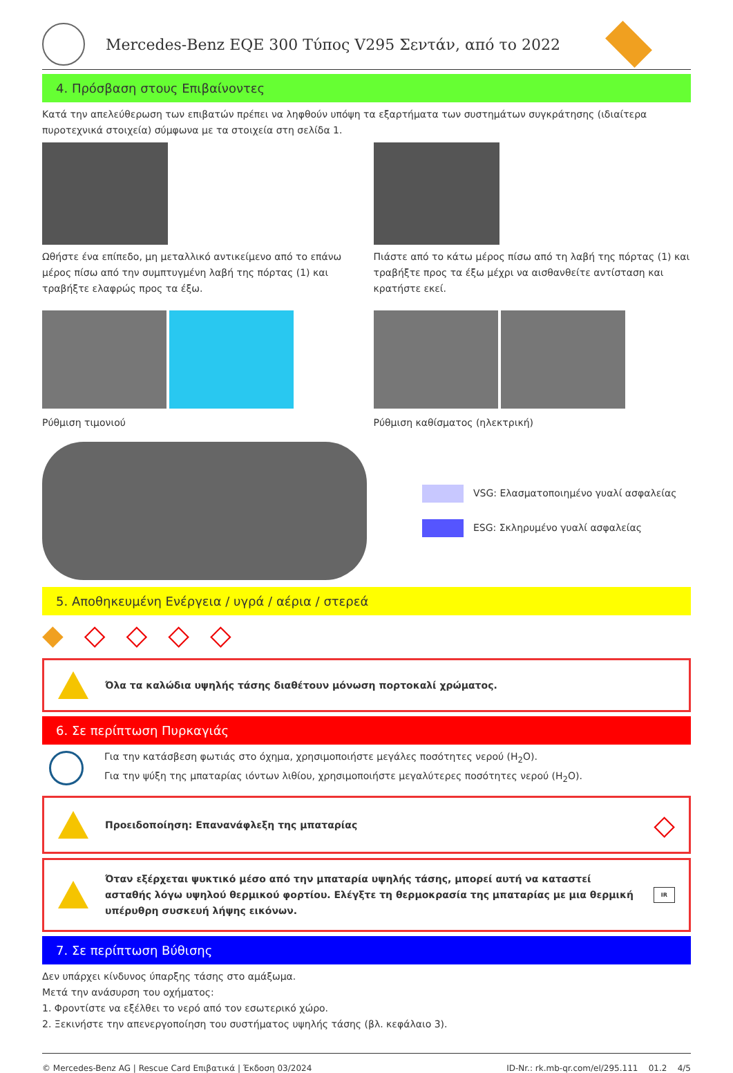Mercedes-Benz EQE 300 Τύπος V295 Σεντάν, από το 2022
4. Πρόσβαση στους Επιβαίνοντες
Κατά την απελεύθερωση των επιβατών πρέπει να ληφθούν υπόψη τα εξαρτήματα των συστημάτων συγκράτησης (ιδιαίτερα πυροτεχνικά στοιχεία) σύμφωνα με τα στοιχεία στη σελίδα 1.
Ωθήστε ένα επίπεδο, μη μεταλλικό αντικείμενο από το επάνω μέρος πίσω από την συμπτυγμένη λαβή της πόρτας (1) και τραβήξτε ελαφρώς προς τα έξω.
Πιάστε από το κάτω μέρος πίσω από τη λαβή της πόρτας (1) και τραβήξτε προς τα έξω μέχρι να αισθανθείτε αντίσταση και κρατήστε εκεί.
Ρύθμιση τιμονιού Ρύθμιση καθίσματος (ηλεκτρική)
VSG: Ελασματοποιημένο γυαλί ασφαλείας
ESG: Σκληρυμένο γυαλί ασφαλείας
5. Αποθηκευμένη Ενέργεια / υγρά / αέρια / στερεά
◆ ◇ ◇ ◇ ◇
Όλα τα καλώδια υψηλής τάσης διαθέτουν μόνωση πορτοκαλί χρώματος.
6. Σε περίπτωση Πυρκαγιάς
Για την κατάσβεση φωτιάς στο όχημα, χρησιμοποιήστε μεγάλες ποσότητες νερού (H<sub>2</sub>O).
Για την ψύξη της μπαταρίας ιόντων λιθίου, χρησιμοποιήστε μεγαλύτερες ποσότητες νερού (H<sub>2</sub>O).
Προειδοποίηση: Επαναvάφλεξη της μπαταρίας ◇
Όταν εξέρχεται ψυκτικό μέσο από την μπαταρία υψηλής τάσης, μπορεί αυτή να καταστεί ασταθής λόγω υψηλού θερμικού φορτίου. Ελέγξτε τη θερμοκρασία της μπαταρίας με μια θερμική υπέρυθρη συσκευή λήψης εικόνων. IR
7. Σε περίπτωση Βύθισης
Δεν υπάρχει κίνδυνος ύπαρξης τάσης στο αμάξωμα.
Μετά την ανάσυρση του οχήματος:
1. Φροντίστε να εξέλθει το νερό από τον εσωτερικό χώρο.
2. Ξεκινήστε την απενεργοποίηση του συστήματος υψηλής τάσης (βλ. κεφάλαιο 3).
© Mercedes-Benz AG | Rescue Card Επιβατικά | Έκδοση 03/2024 ID-Nr.: rk.mb-qr.com/el/295.111 01.2 4/5